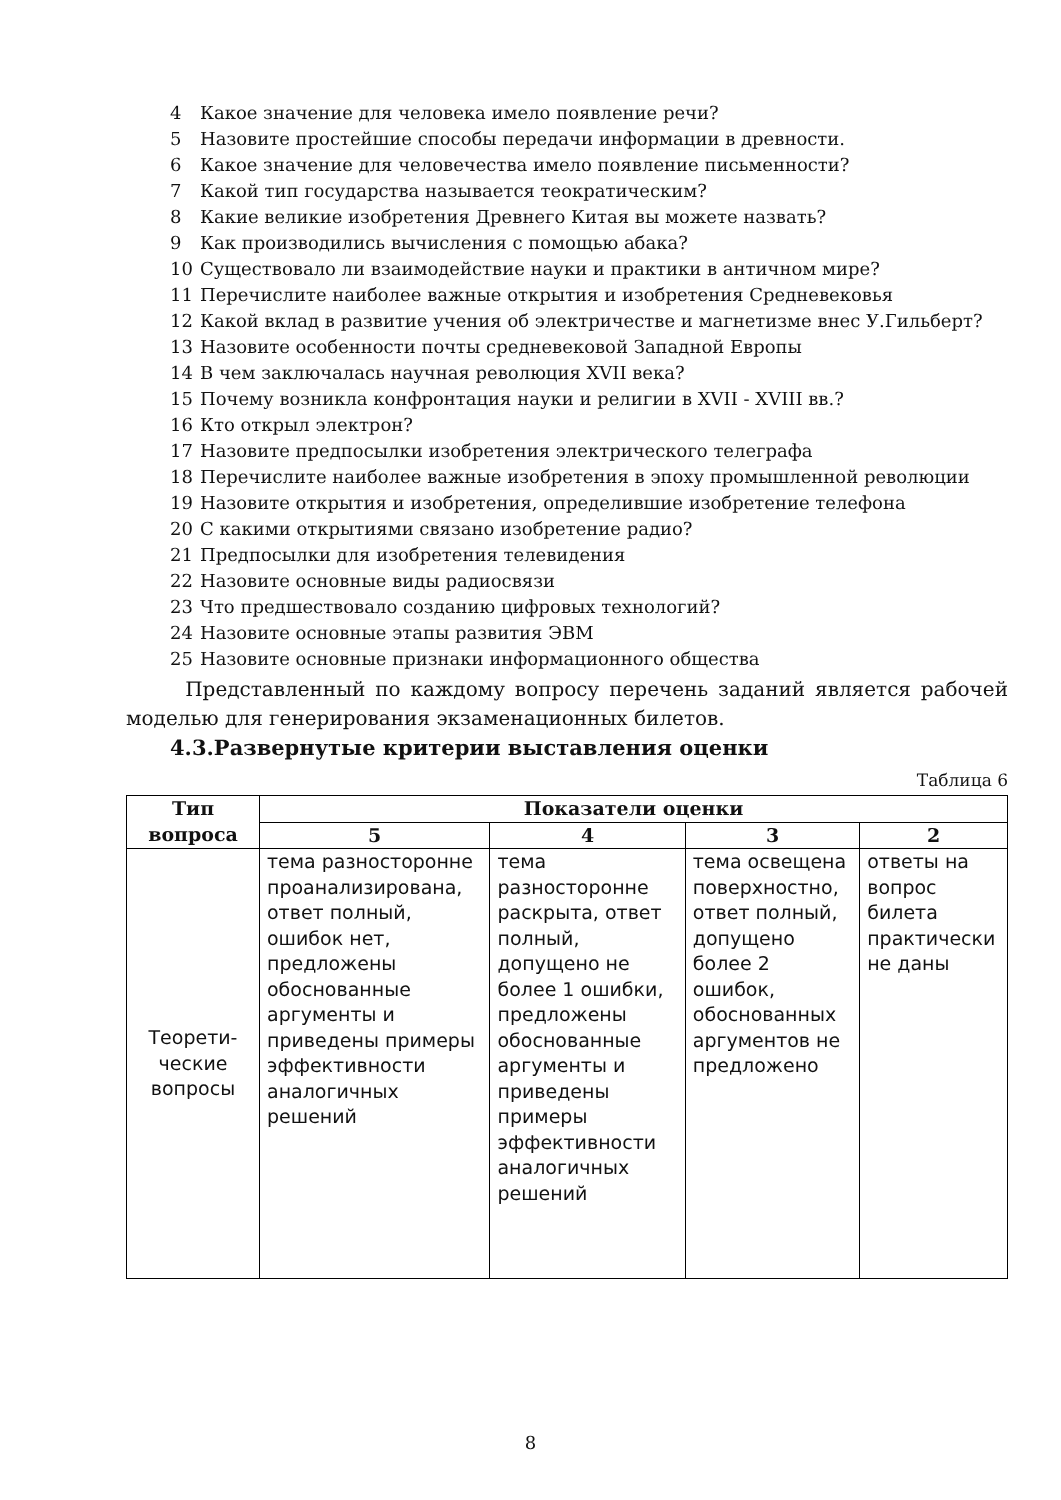4 Какое значение для человека имело появление речи?
5 Назовите простейшие способы передачи информации в древности.
6 Какое значение для человечества имело появление письменности?
7 Какой тип государства называется теократическим?
8 Какие великие изобретения Древнего Китая вы можете назвать?
9 Как производились вычисления с помощью абака?
10 Существовало ли взаимодействие науки и практики в античном мире?
11 Перечислите наиболее важные открытия и изобретения Средневековья
12 Какой вклад в развитие учения об электричестве и магнетизме внес У.Гильберт?
13 Назовите особенности почты средневековой Западной Европы
14 В чем заключалась научная революция XVII века?
15 Почему возникла конфронтация науки и религии в XVII - XVIII вв.?
16 Кто открыл электрон?
17 Назовите предпосылки изобретения электрического телеграфа
18 Перечислите наиболее важные изобретения в эпоху промышленной революции
19 Назовите открытия и изобретения, определившие изобретение телефона
20 С какими открытиями связано изобретение радио?
21 Предпосылки для изобретения телевидения
22 Назовите основные виды радиосвязи
23 Что предшествовало созданию цифровых технологий?
24 Назовите основные этапы развития ЭВМ
25 Назовите основные признаки информационного общества
Представленный по каждому вопросу перечень заданий является рабочей моделью для генерирования экзаменационных билетов.
4.3.Развернутые критерии выставления оценки
Таблица 6
| Тип вопроса | Показатели оценки | | | |
| --- | --- | --- | --- | --- |
| | 5 | 4 | 3 | 2 |
| Теорети- ческие вопросы | тема разносторонне проанализирована, ответ полный, ошибок нет, предложены обоснованные аргументы и приведены примеры эффективности аналогичных решений | тема разносторонне раскрыта, ответ полный, допущено не более 1 ошибки, предложены обоснованные аргументы и приведены примеры эффективности аналогичных решений | тема освещена поверхностно, ответ полный, допущено более 2 ошибок, обоснованных аргументов не предложено | ответы на вопрос билета практически не даны |
8